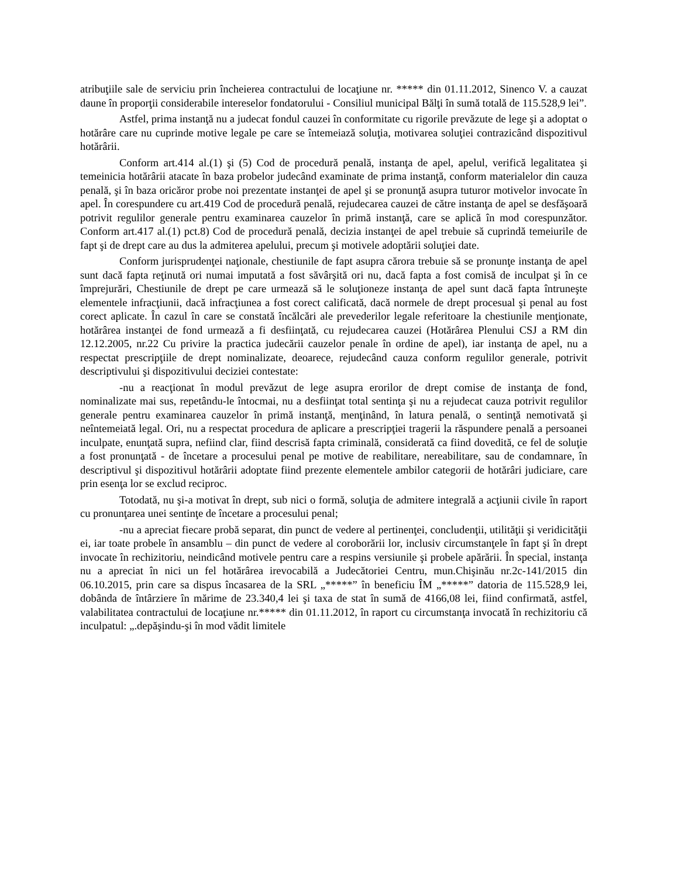atribuţiile sale de serviciu prin încheierea contractului de locaţiune nr. ***** din 01.11.2012, Sinenco V. a cauzat daune în proporţii considerabile intereselor fondatorului - Consiliul municipal Bălţi în sumă totală de 115.528,9 lei”.
Astfel, prima instanţă nu a judecat fondul cauzei în conformitate cu rigorile prevăzute de lege şi a adoptat o hotărâre care nu cuprinde motive legale pe care se întemeiază soluţia, motivarea soluţiei contrazicând dispozitivul hotărârii.
Conform art.414 al.(1) şi (5) Cod de procedură penală, instanţa de apel, apelul, verifică legalitatea şi temeinicia hotărârii atacate în baza probelor judecând examinate de prima instanţă, conform materialelor din cauza penală, şi în baza oricăror probe noi prezentate instanţei de apel şi se pronunţă asupra tuturor motivelor invocate în apel. În corespundere cu art.419 Cod de procedură penală, rejudecarea cauzei de către instanţa de apel se desfăşoară potrivit regulilor generale pentru examinarea cauzelor în primă instanţă, care se aplică în mod corespunzător. Conform art.417 al.(1) pct.8) Cod de procedură penală, decizia instanţei de apel trebuie să cuprindă temeiurile de fapt şi de drept care au dus la admiterea apelului, precum şi motivele adoptării soluţiei date.
Conform jurisprudenţei naţionale, chestiunile de fapt asupra cărora trebuie să se pronunţe instanţa de apel sunt dacă fapta reţinută ori numai imputată a fost săvârşită ori nu, dacă fapta a fost comisă de inculpat şi în ce împrejurări, Chestiunile de drept pe care urmează să le soluţioneze instanţa de apel sunt dacă fapta întruneşte elementele infracţiunii, dacă infracţiunea a fost corect calificată, dacă normele de drept procesual şi penal au fost corect aplicate. În cazul în care se constată încălcări ale prevederilor legale referitoare la chestiunile menţionate, hotărârea instanţei de fond urmează a fi desfiinţată, cu rejudecarea cauzei (Hotărârea Plenului CSJ a RM din 12.12.2005, nr.22 Cu privire la practica judecării cauzelor penale în ordine de apel), iar instanţa de apel, nu a respectat prescripţiile de drept nominalizate, deoarece, rejudecând cauza conform regulilor generale, potrivit descriptivului şi dispozitivului deciziei contestate:
-nu a reacţionat în modul prevăzut de lege asupra erorilor de drept comise de instanţa de fond, nominalizate mai sus, repetându-le întocmai, nu a desfiinţat total sentinţa şi nu a rejudecat cauza potrivit regulilor generale pentru examinarea cauzelor în primă instanţă, menţinând, în latura penală, o sentinţă nemotivată şi neîntemeiată legal. Ori, nu a respectat procedura de aplicare a prescripţiei tragerii la răspundere penală a persoanei inculpate, enunţată supra, nefiind clar, fiind descrisă fapta criminală, considerată ca fiind dovedită, ce fel de soluţie a fost pronunţată - de încetare a procesului penal pe motive de reabilitare, nereabilitare, sau de condamnare, în descriptivul şi dispozitivul hotărârii adoptate fiind prezente elementele ambilor categorii de hotărâri judiciare, care prin esenţa lor se exclud reciproc.
Totodată, nu şi-a motivat în drept, sub nici o formă, soluţia de admitere integrală a acţiunii civile în raport cu pronunţarea unei sentinţe de încetare a procesului penal;
-nu a apreciat fiecare probă separat, din punct de vedere al pertinenţei, concludenţii, utilităţii şi veridicităţii ei, iar toate probele în ansamblu – din punct de vedere al coroborării lor, inclusiv circumstanţele în fapt şi în drept invocate în rechizitoriu, neindicând motivele pentru care a respins versiunile şi probele apărării. În special, instanţa nu a apreciat în nici un fel hotărârea irevocabilă a Judecătoriei Centru, mun.Chişinău nr.2c-141/2015 din 06.10.2015, prin care sa dispus încasarea de la SRL „*****” în beneficiu ÎM „*****” datoria de 115.528,9 lei, dobânda de întârziere în mărime de 23.340,4 lei şi taxa de stat în sumă de 4166,08 lei, fiind confirmată, astfel, valabilitatea contractului de locaţiune nr.***** din 01.11.2012, în raport cu circumstanţa invocată în rechizitoriu că inculpatul: „.depăşindu-şi în mod vădit limitele